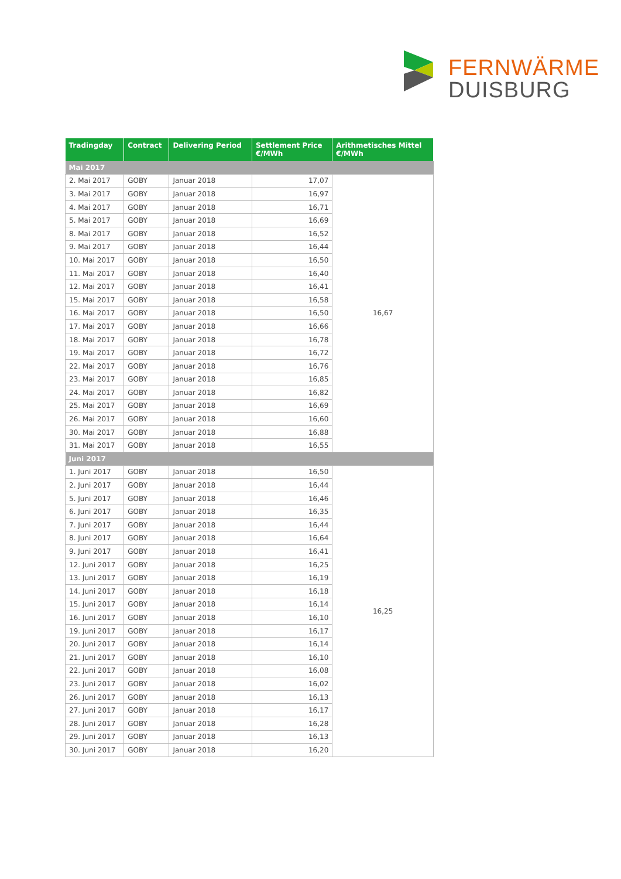FERNWÄRME
DUISBURG
| Tradingday | Contract | Delivering Period | Settlement Price €/MWh | Arithmetisches Mittel €/MWh |
| --- | --- | --- | --- | --- |
| Mai 2017 | | | | |
| 2. Mai 2017 | GOBY | Januar 2018 | 17,07 | 16,67 |
| 3. Mai 2017 | GOBY | Januar 2018 | 16,97 | |
| 4. Mai 2017 | GOBY | Januar 2018 | 16,71 | |
| 5. Mai 2017 | GOBY | Januar 2018 | 16,69 | |
| 8. Mai 2017 | GOBY | Januar 2018 | 16,52 | |
| 9. Mai 2017 | GOBY | Januar 2018 | 16,44 | |
| 10. Mai 2017 | GOBY | Januar 2018 | 16,50 | |
| 11. Mai 2017 | GOBY | Januar 2018 | 16,40 | |
| 12. Mai 2017 | GOBY | Januar 2018 | 16,41 | |
| 15. Mai 2017 | GOBY | Januar 2018 | 16,58 | |
| 16. Mai 2017 | GOBY | Januar 2018 | 16,50 | |
| 17. Mai 2017 | GOBY | Januar 2018 | 16,66 | |
| 18. Mai 2017 | GOBY | Januar 2018 | 16,78 | |
| 19. Mai 2017 | GOBY | Januar 2018 | 16,72 | |
| 22. Mai 2017 | GOBY | Januar 2018 | 16,76 | |
| 23. Mai 2017 | GOBY | Januar 2018 | 16,85 | |
| 24. Mai 2017 | GOBY | Januar 2018 | 16,82 | |
| 25. Mai 2017 | GOBY | Januar 2018 | 16,69 | |
| 26. Mai 2017 | GOBY | Januar 2018 | 16,60 | |
| 30. Mai 2017 | GOBY | Januar 2018 | 16,88 | |
| 31. Mai 2017 | GOBY | Januar 2018 | 16,55 | |
| Juni 2017 | | | | |
| 1. Juni 2017 | GOBY | Januar 2018 | 16,50 | 16,25 |
| 2. Juni 2017 | GOBY | Januar 2018 | 16,44 | |
| 5. Juni 2017 | GOBY | Januar 2018 | 16,46 | |
| 6. Juni 2017 | GOBY | Januar 2018 | 16,35 | |
| 7. Juni 2017 | GOBY | Januar 2018 | 16,44 | |
| 8. Juni 2017 | GOBY | Januar 2018 | 16,64 | |
| 9. Juni 2017 | GOBY | Januar 2018 | 16,41 | |
| 12. Juni 2017 | GOBY | Januar 2018 | 16,25 | |
| 13. Juni 2017 | GOBY | Januar 2018 | 16,19 | |
| 14. Juni 2017 | GOBY | Januar 2018 | 16,18 | |
| 15. Juni 2017 | GOBY | Januar 2018 | 16,14 | |
| 16. Juni 2017 | GOBY | Januar 2018 | 16,10 | |
| 19. Juni 2017 | GOBY | Januar 2018 | 16,17 | |
| 20. Juni 2017 | GOBY | Januar 2018 | 16,14 | |
| 21. Juni 2017 | GOBY | Januar 2018 | 16,10 | |
| 22. Juni 2017 | GOBY | Januar 2018 | 16,08 | |
| 23. Juni 2017 | GOBY | Januar 2018 | 16,02 | |
| 26. Juni 2017 | GOBY | Januar 2018 | 16,13 | |
| 27. Juni 2017 | GOBY | Januar 2018 | 16,17 | |
| 28. Juni 2017 | GOBY | Januar 2018 | 16,28 | |
| 29. Juni 2017 | GOBY | Januar 2018 | 16,13 | |
| 30. Juni 2017 | GOBY | Januar 2018 | 16,20 | |